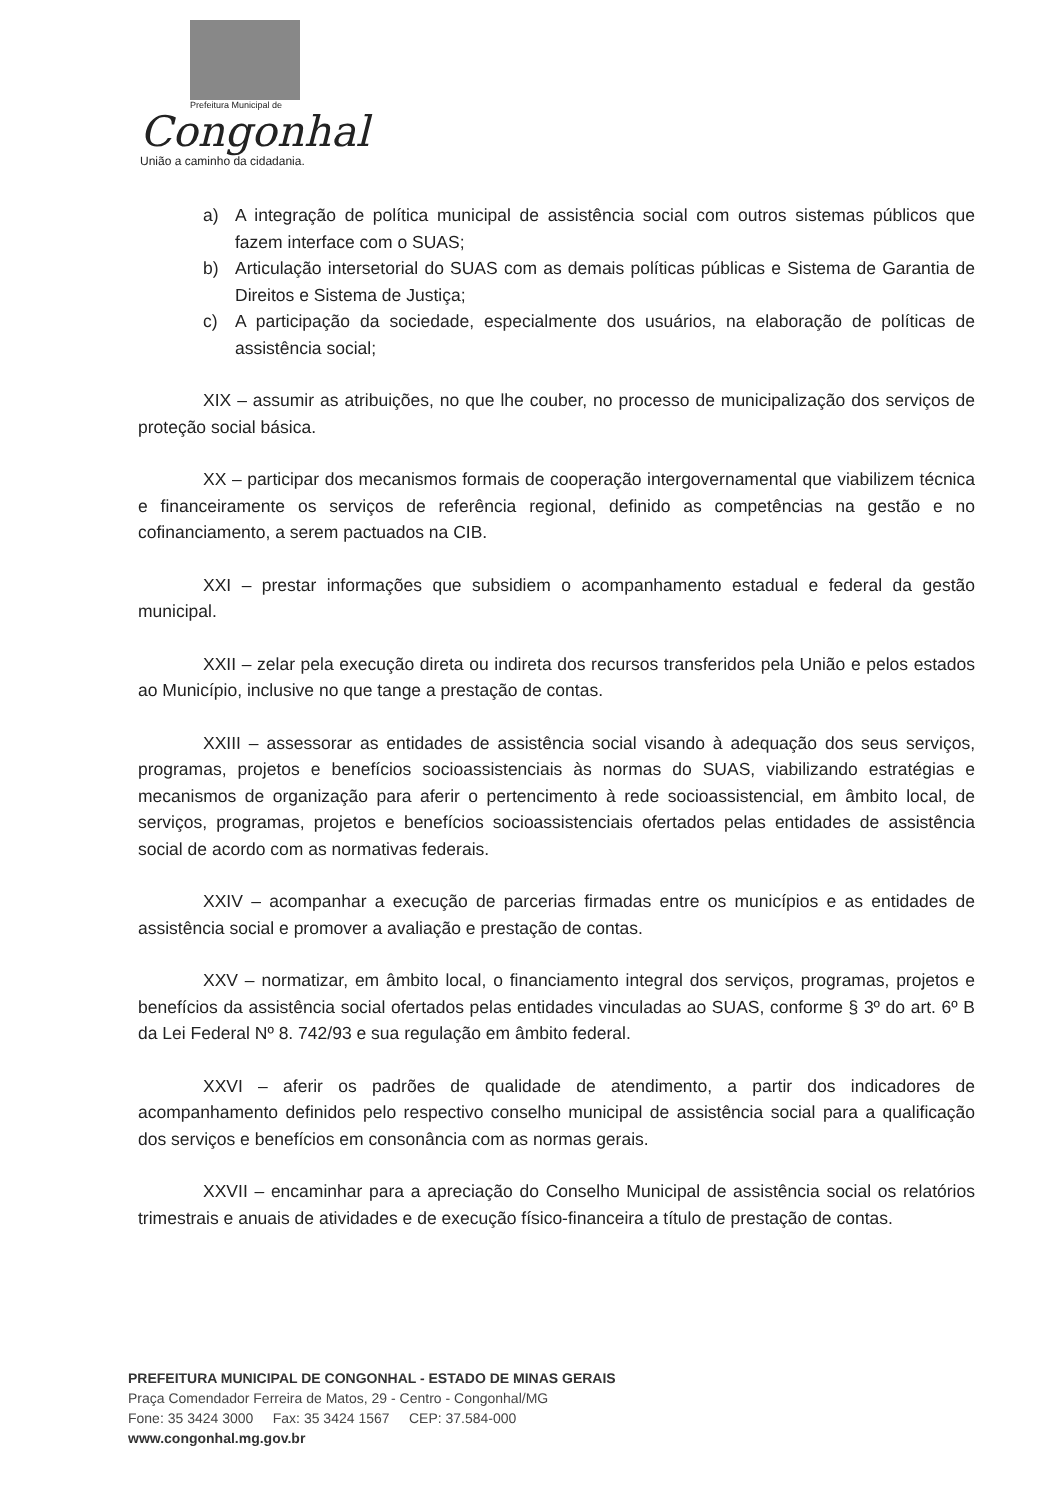Prefeitura Municipal de
Congonhal
União a caminho da cidadania.
a) A integração de política municipal de assistência social com outros sistemas públicos que fazem interface com o SUAS;
b) Articulação intersetorial do SUAS com as demais políticas públicas e Sistema de Garantia de Direitos e Sistema de Justiça;
c) A participação da sociedade, especialmente dos usuários, na elaboração de políticas de assistência social;
XIX – assumir as atribuições, no que lhe couber, no processo de municipalização dos serviços de proteção social básica.
XX – participar dos mecanismos formais de cooperação intergovernamental que viabilizem técnica e financeiramente os serviços de referência regional, definido as competências na gestão e no cofinanciamento, a serem pactuados na CIB.
XXI – prestar informações que subsidiem o acompanhamento estadual e federal da gestão municipal.
XXII – zelar pela execução direta ou indireta dos recursos transferidos pela União e pelos estados ao Município, inclusive no que tange a prestação de contas.
XXIII – assessorar as entidades de assistência social visando à adequação dos seus serviços, programas, projetos e benefícios socioassistenciais às normas do SUAS, viabilizando estratégias e mecanismos de organização para aferir o pertencimento à rede socioassistencial, em âmbito local, de serviços, programas, projetos e benefícios socioassistenciais ofertados pelas entidades de assistência social de acordo com as normativas federais.
XXIV – acompanhar a execução de parcerias firmadas entre os municípios e as entidades de assistência social e promover a avaliação e prestação de contas.
XXV – normatizar, em âmbito local, o financiamento integral dos serviços, programas, projetos e benefícios da assistência social ofertados pelas entidades vinculadas ao SUAS, conforme § 3º do art. 6º B da Lei Federal Nº 8. 742/93 e sua regulação em âmbito federal.
XXVI – aferir os padrões de qualidade de atendimento, a partir dos indicadores de acompanhamento definidos pelo respectivo conselho municipal de assistência social para a qualificação dos serviços e benefícios em consonância com as normas gerais.
XXVII – encaminhar para a apreciação do Conselho Municipal de assistência social os relatórios trimestrais e anuais de atividades e de execução físico-financeira a título de prestação de contas.
PREFEITURA MUNICIPAL DE CONGONHAL - ESTADO DE MINAS GERAIS
Praça Comendador Ferreira de Matos, 29 - Centro - Congonhal/MG
Fone: 35 3424 3000 Fax: 35 3424 1567 CEP: 37.584-000
www.congonhal.mg.gov.br